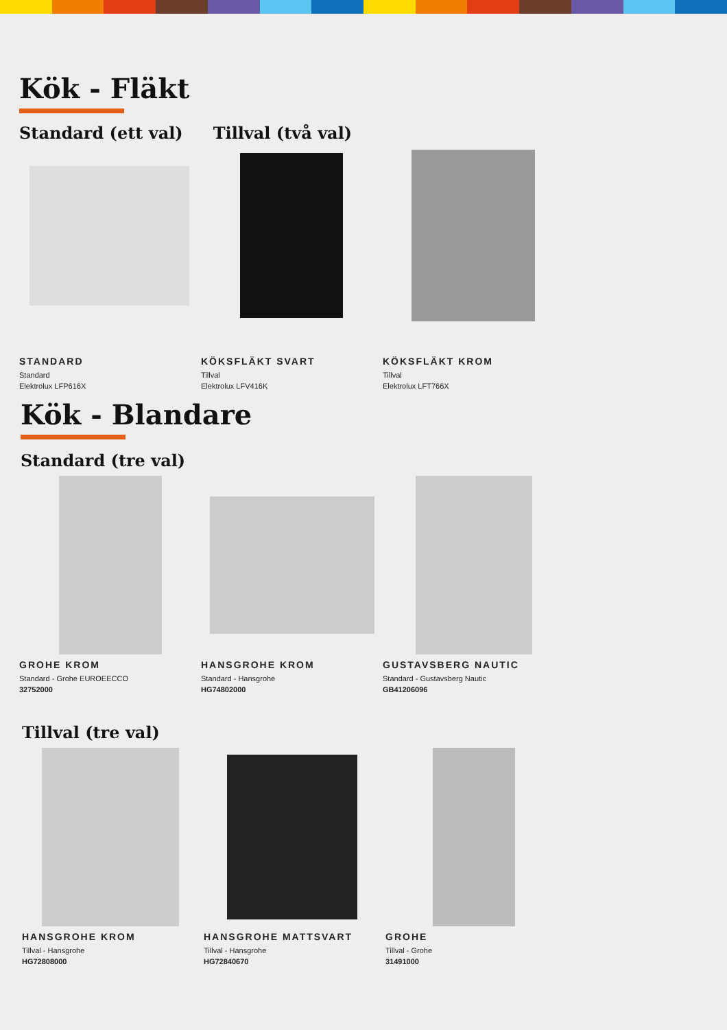Kök - Fläkt
Standard (ett val) Tillval (två val)
STANDARD
Standard
Elektrolux LFP616X
KÖKSFLÄKT SVART
Tillval
Elektrolux LFV416K
KÖKSFLÄKT KROM
Tillval
Elektrolux LFT766X
Kök - Blandare
Standard (tre val)
GROHE KROM
Standard - Grohe EUROEECCO
32752000
HANSGROHE KROM
Standard - Hansgrohe
HG74802000
GUSTAVSBERG NAUTIC
Standard - Gustavsberg Nautic
GB41206096
Tillval (tre val)
HANSGROHE KROM
Tillval - Hansgrohe
HG72808000
HANSGROHE MATTSVART
Tillval - Hansgrohe
HG72840670
GROHE
Tillval - Grohe
31491000